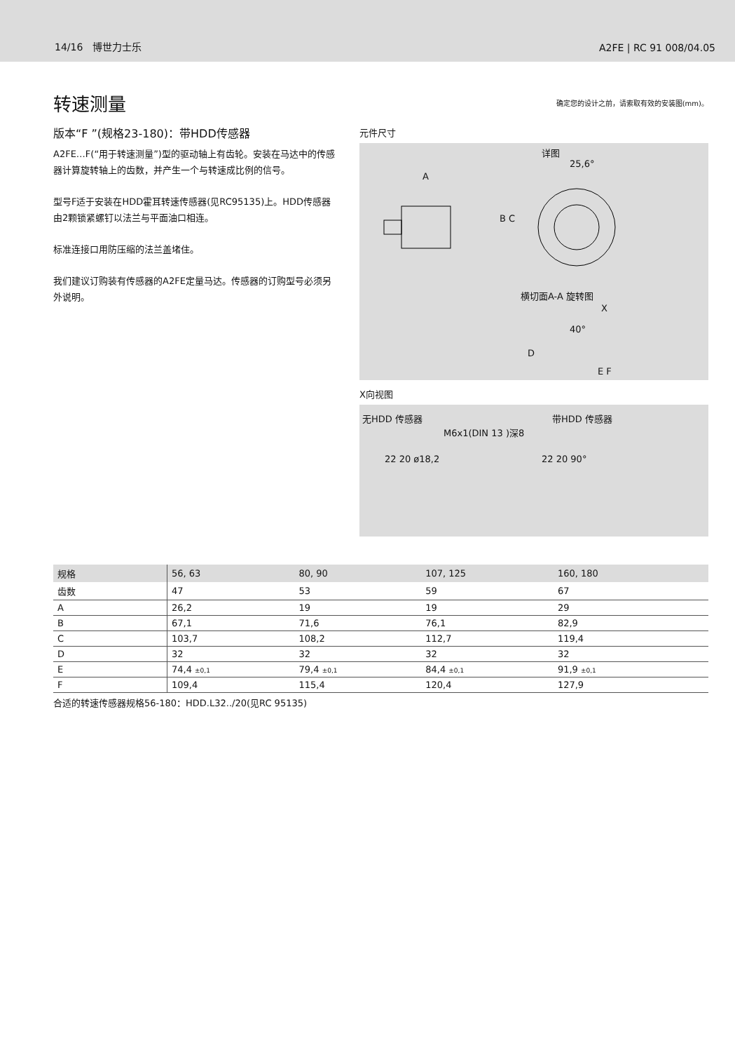14/16 博世力士乐 A2FE | RC 91 008/04.05
转速测量
确定您的设计之前，请索取有效的安装图(mm)。
版本“F ”(规格23-180)：带HDD传感器
A2FE…F(“用于转速测量”)型的驱动轴上有齿轮。安装在马达中的传感器计算旋转轴上的齿数，并产生一个与转速成比例的信号。
型号F适于安装在HDD霍耳转速传感器(见RC95135)上。HDD传感器由2颗锁紧螺钉以法兰与平面油口相连。
标准连接口用防压缩的法兰盖堵住。
我们建议订购装有传感器的A2FE定量马达。传感器的订购型号必须另外说明。
元件尺寸
详图
25,6°
A
B C
横切面A-A 旋转图
X
40°
D
E F
X向视图
无HDD 传感器 带HDD 传感器
M6x1(DIN 13 )深8
22 20 ø18,2 22 20 90°
| 规格 | 56, 63 | 80, 90 | 107, 125 | 160, 180 | |
| --- | --- | --- | --- | --- | --- |
| 齿数 | 47 | 53 | 59 | 67 | |
| A | 26,2 | 19 | 19 | 29 | |
| B | 67,1 | 71,6 | 76,1 | 82,9 | |
| C | 103,7 | 108,2 | 112,7 | 119,4 | |
| D | 32 | 32 | 32 | 32 | |
| E | 74,4 ±0,1 | 79,4 ±0,1 | 84,4 ±0,1 | 91,9 ±0,1 | |
| F | 109,4 | 115,4 | 120,4 | 127,9 | |
合适的转速传感器规格56-180：HDD.L32../20(见RC 95135)